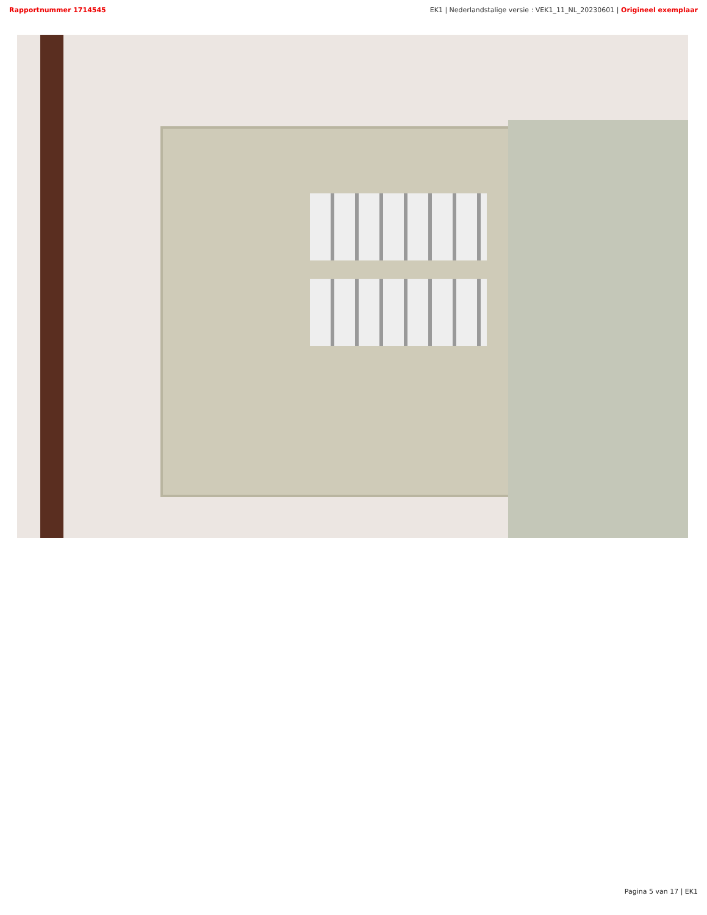Rapportnummer 1714545 EK1 | Nederlandstalige versie : VEK1_11_NL_20230601 | Origineel exemplaar
Pagina 5 van 17 | EK1